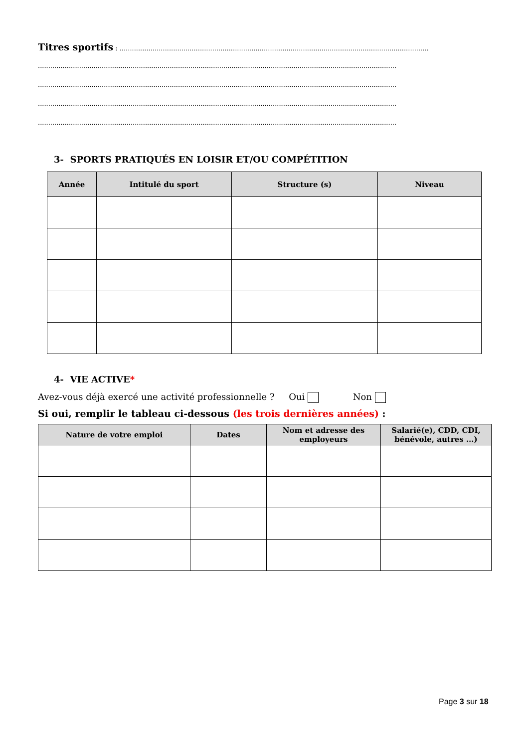Titres sportifs : ......................................................................................................................................................
..............................................................................................................................................................................
..............................................................................................................................................................................
..............................................................................................................................................................................
..............................................................................................................................................................................
3- SPORTS PRATIQUÉS EN LOISIR ET/OU COMPÉTITION
| Année | Intitulé du sport | Structure (s) | Niveau |
| --- | --- | --- | --- |
4- VIE ACTIVE*
Avez-vous déjà exercé une activité professionnelle ? Oui Non
Si oui, remplir le tableau ci-dessous (les trois dernières années) :
| Nature de votre emploi | Dates | Nom et adresse des employeurs | Salarié(e), CDD, CDI, bénévole, autres ...) |
| --- | --- | --- | --- |
Page 3 sur 18